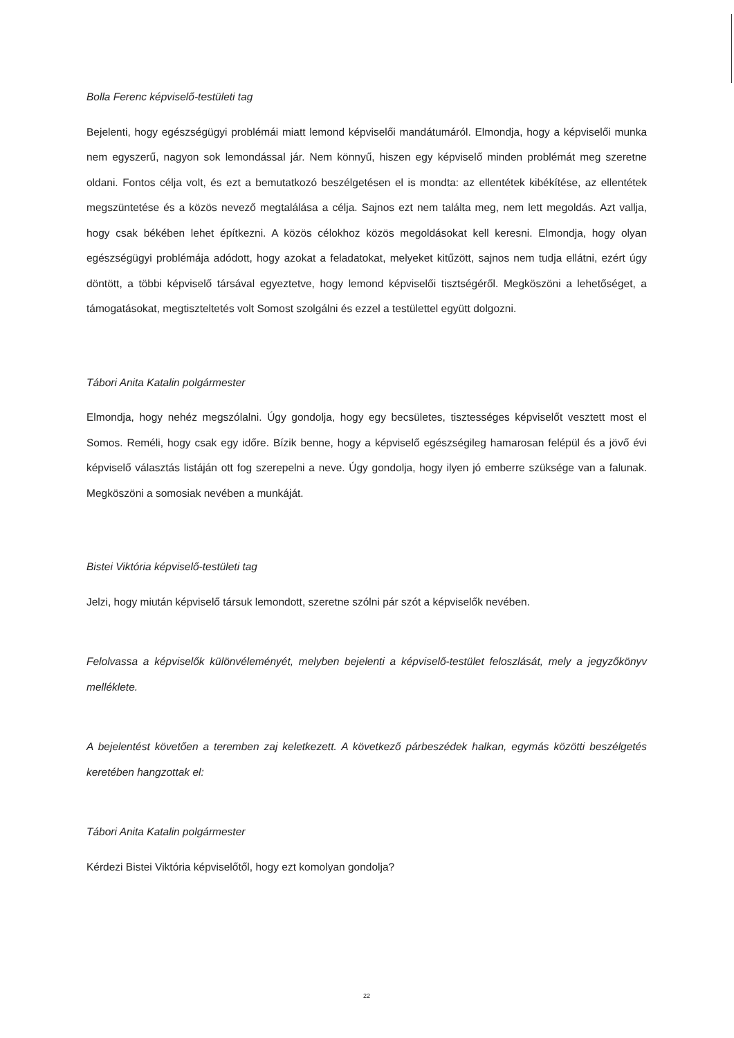Bolla Ferenc képviselő-testületi tag
Bejelenti, hogy egészségügyi problémái miatt lemond képviselői mandátumáról. Elmondja, hogy a képviselői munka nem egyszerű, nagyon sok lemondással jár. Nem könnyű, hiszen egy képviselő minden problémát meg szeretne oldani. Fontos célja volt, és ezt a bemutatkozó beszélgetésen el is mondta: az ellentétek kibékítése, az ellentétek megszüntetése és a közös nevező megtalálása a célja. Sajnos ezt nem találta meg, nem lett megoldás. Azt vallja, hogy csak békében lehet építkezni. A közös célokhoz közös megoldásokat kell keresni. Elmondja, hogy olyan egészségügyi problémája adódott, hogy azokat a feladatokat, melyeket kitűzött, sajnos nem tudja ellátni, ezért úgy döntött, a többi képviselő társával egyeztetve, hogy lemond képviselői tisztségéről. Megköszöni a lehetőséget, a támogatásokat, megtiszteltetés volt Somost szolgálni és ezzel a testülettel együtt dolgozni.
Tábori Anita Katalin polgármester
Elmondja, hogy nehéz megszólalni. Úgy gondolja, hogy egy becsületes, tisztességes képviselőt vesztett most el Somos. Reméli, hogy csak egy időre. Bízik benne, hogy a képviselő egészségileg hamarosan felépül és a jövő évi képviselő választás listáján ott fog szerepelni a neve. Úgy gondolja, hogy ilyen jó emberre szüksége van a falunak. Megköszöni a somosiak nevében a munkáját.
Bistei Viktória képviselő-testületi tag
Jelzi, hogy miután képviselő társuk lemondott, szeretne szólni pár szót a képviselők nevében.
Felolvassa a képviselők különvéleményét, melyben bejelenti a képviselő-testület feloszlását, mely a jegyzőkönyv melléklete.
A bejelentést követően a teremben zaj keletkezett. A következő párbeszédek halkan, egymás közötti beszélgetés keretében hangzottak el:
Tábori Anita Katalin polgármester
Kérdezi Bistei Viktória képviselőtől, hogy ezt komolyan gondolja?
22